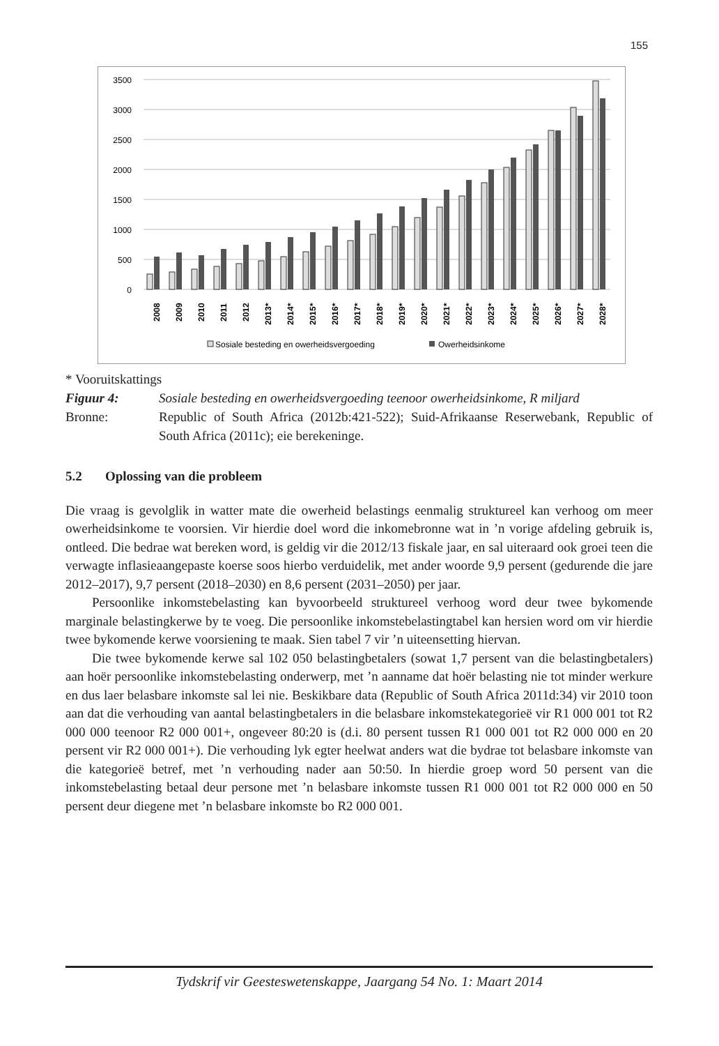155
3500
3000
2500
2000
1500
1000
500
0
2008
2009
2010
2011
2012
2013*
2014*
2015*
2016*
2017*
2018*
2019*
2020*
2021*
2022*
2023*
2024*
2025*
2026*
2027*
2028*
Sosiale besteding en owerheidsvergoeding
Owerheidsinkome
* Vooruitskattings
Figuur 4: Sosiale besteding en owerheidsvergoeding teenoor owerheidsinkome, R miljard
Bronne: Republic of South Africa (2012b:421-522); Suid-Afrikaanse Reserwebank, Republic of South Africa (2011c); eie berekeninge.
5.2 Oplossing van die probleem
Die vraag is gevolglik in watter mate die owerheid belastings eenmalig struktureel kan verhoog om meer owerheidsinkome te voorsien. Vir hierdie doel word die inkomebronne wat in ’n vorige afdeling gebruik is, ontleed. Die bedrae wat bereken word, is geldig vir die 2012/13 fiskale jaar, en sal uiteraard ook groei teen die verwagte inflasieaangepaste koerse soos hierbo verduidelik, met ander woorde 9,9 persent (gedurende die jare 2012–2017), 9,7 persent (2018–2030) en 8,6 persent (2031–2050) per jaar.
Persoonlike inkomstebelasting kan byvoorbeeld struktureel verhoog word deur twee bykomende marginale belastingkerwe by te voeg. Die persoonlike inkomstebelastingtabel kan hersien word om vir hierdie twee bykomende kerwe voorsiening te maak. Sien tabel 7 vir ’n uiteensetting hiervan.
Die twee bykomende kerwe sal 102 050 belastingbetalers (sowat 1,7 persent van die belastingbetalers) aan hoër persoonlike inkomstebelasting onderwerp, met ’n aanname dat hoër belasting nie tot minder werkure en dus laer belasbare inkomste sal lei nie. Beskikbare data (Republic of South Africa 2011d:34) vir 2010 toon aan dat die verhouding van aantal belastingbetalers in die belasbare inkomstekategorieë vir R1 000 001 tot R2 000 000 teenoor R2 000 001+, ongeveer 80:20 is (d.i. 80 persent tussen R1 000 001 tot R2 000 000 en 20 persent vir R2 000 001+). Die verhouding lyk egter heelwat anders wat die bydrae tot belasbare inkomste van die kategorieë betref, met ’n verhouding nader aan 50:50. In hierdie groep word 50 persent van die inkomstebelasting betaal deur persone met ’n belasbare inkomste tussen R1 000 001 tot R2 000 000 en 50 persent deur diegene met ’n belasbare inkomste bo R2 000 001.
Tydskrif vir Geesteswetenskappe, Jaargang 54 No. 1: Maart 2014